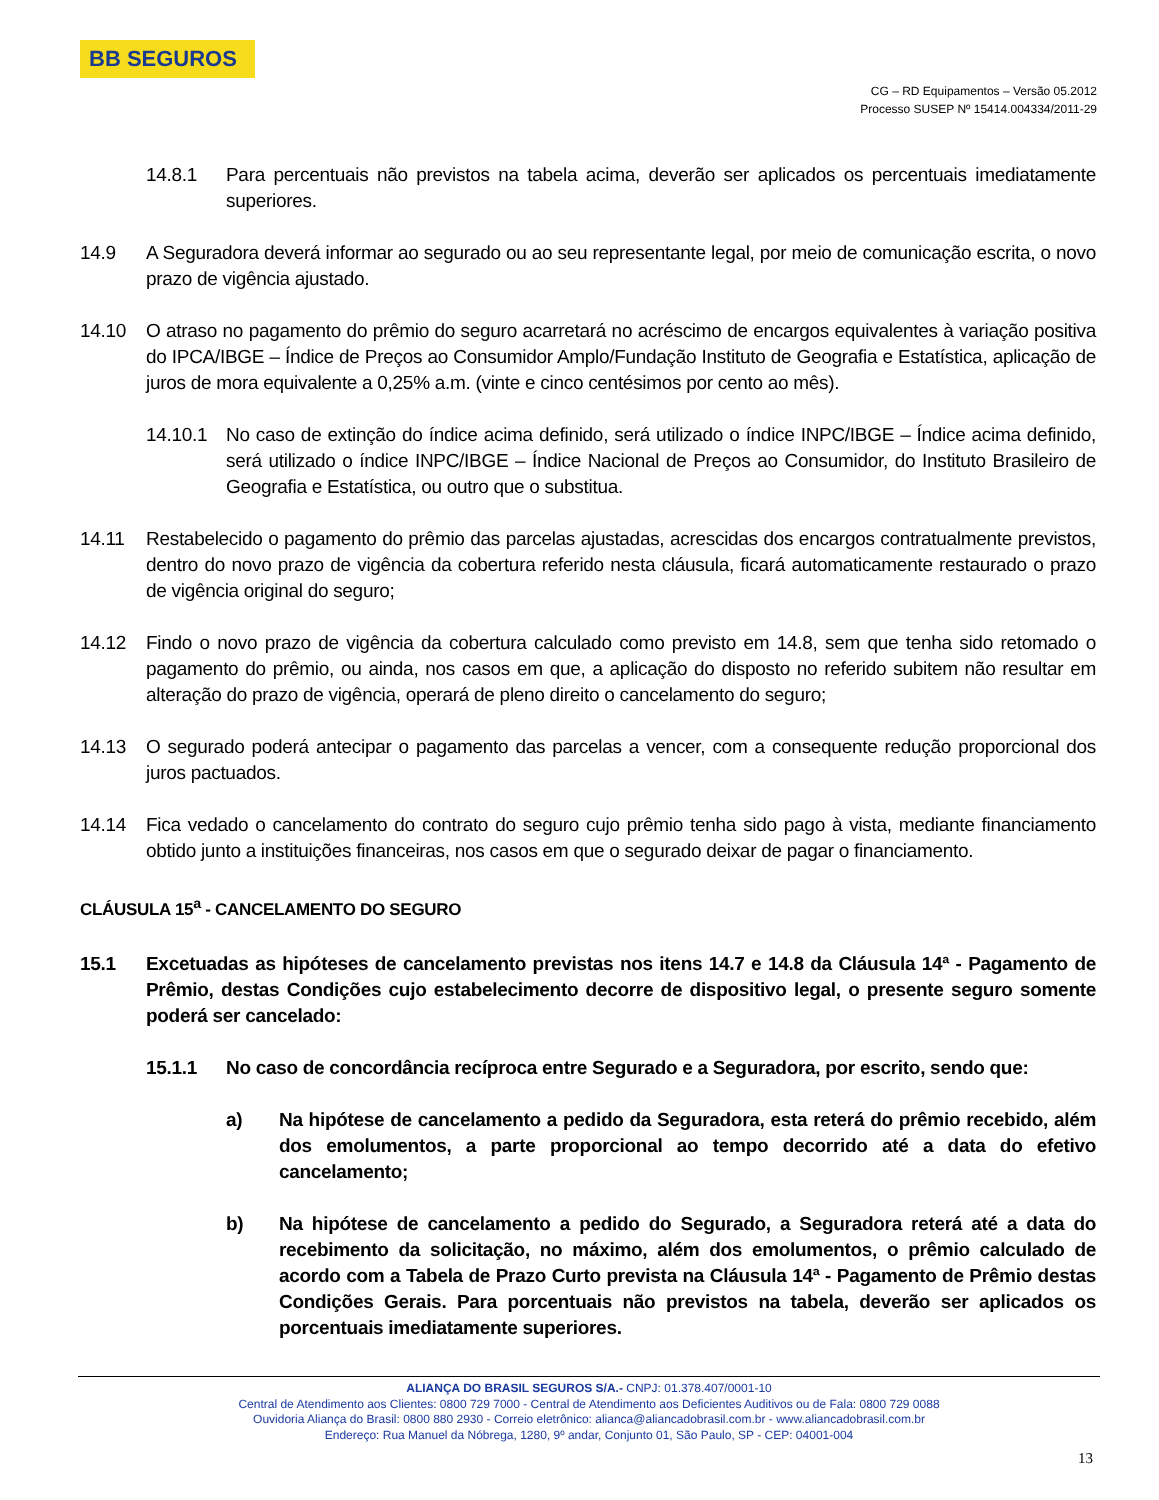BB SEGUROS
CG – RD Equipamentos – Versão 05.2012
Processo SUSEP Nº 15414.004334/2011-29
14.8.1 Para percentuais não previstos na tabela acima, deverão ser aplicados os percentuais imediatamente superiores.
14.9 A Seguradora deverá informar ao segurado ou ao seu representante legal, por meio de comunicação escrita, o novo prazo de vigência ajustado.
14.10 O atraso no pagamento do prêmio do seguro acarretará no acréscimo de encargos equivalentes à variação positiva do IPCA/IBGE – Índice de Preços ao Consumidor Amplo/Fundação Instituto de Geografia e Estatística, aplicação de juros de mora equivalente a 0,25% a.m. (vinte e cinco centésimos por cento ao mês).
14.10.1 No caso de extinção do índice acima definido, será utilizado o índice INPC/IBGE – Índice acima definido, será utilizado o índice INPC/IBGE – Índice Nacional de Preços ao Consumidor, do Instituto Brasileiro de Geografia e Estatística, ou outro que o substitua.
14.11 Restabelecido o pagamento do prêmio das parcelas ajustadas, acrescidas dos encargos contratualmente previstos, dentro do novo prazo de vigência da cobertura referido nesta cláusula, ficará automaticamente restaurado o prazo de vigência original do seguro;
14.12 Findo o novo prazo de vigência da cobertura calculado como previsto em 14.8, sem que tenha sido retomado o pagamento do prêmio, ou ainda, nos casos em que, a aplicação do disposto no referido subitem não resultar em alteração do prazo de vigência, operará de pleno direito o cancelamento do seguro;
14.13 O segurado poderá antecipar o pagamento das parcelas a vencer, com a consequente redução proporcional dos juros pactuados.
14.14 Fica vedado o cancelamento do contrato do seguro cujo prêmio tenha sido pago à vista, mediante financiamento obtido junto a instituições financeiras, nos casos em que o segurado deixar de pagar o financiamento.
CLÁUSULA 15<sup>a</sup> - CANCELAMENTO DO SEGURO
15.1 Excetuadas as hipóteses de cancelamento previstas nos itens 14.7 e 14.8 da Cláusula 14ª - Pagamento de Prêmio, destas Condições cujo estabelecimento decorre de dispositivo legal, o presente seguro somente poderá ser cancelado:
15.1.1 No caso de concordância recíproca entre Segurado e a Seguradora, por escrito, sendo que:
a) Na hipótese de cancelamento a pedido da Seguradora, esta reterá do prêmio recebido, além dos emolumentos, a parte proporcional ao tempo decorrido até a data do efetivo cancelamento;
b) Na hipótese de cancelamento a pedido do Segurado, a Seguradora reterá até a data do recebimento da solicitação, no máximo, além dos emolumentos, o prêmio calculado de acordo com a Tabela de Prazo Curto prevista na Cláusula 14ª - Pagamento de Prêmio destas Condições Gerais. Para porcentuais não previstos na tabela, deverão ser aplicados os porcentuais imediatamente superiores.
ALIANÇA DO BRASIL SEGUROS S/A.- CNPJ: 01.378.407/0001-10
Central de Atendimento aos Clientes: 0800 729 7000 - Central de Atendimento aos Deficientes Auditivos ou de Fala: 0800 729 0088
Ouvidoria Aliança do Brasil: 0800 880 2930 - Correio eletrônico: alianca@aliancadobrasil.com.br - www.aliancadobrasil.com.br
Endereço: Rua Manuel da Nóbrega, 1280, 9º andar, Conjunto 01, São Paulo, SP - CEP: 04001-004
13